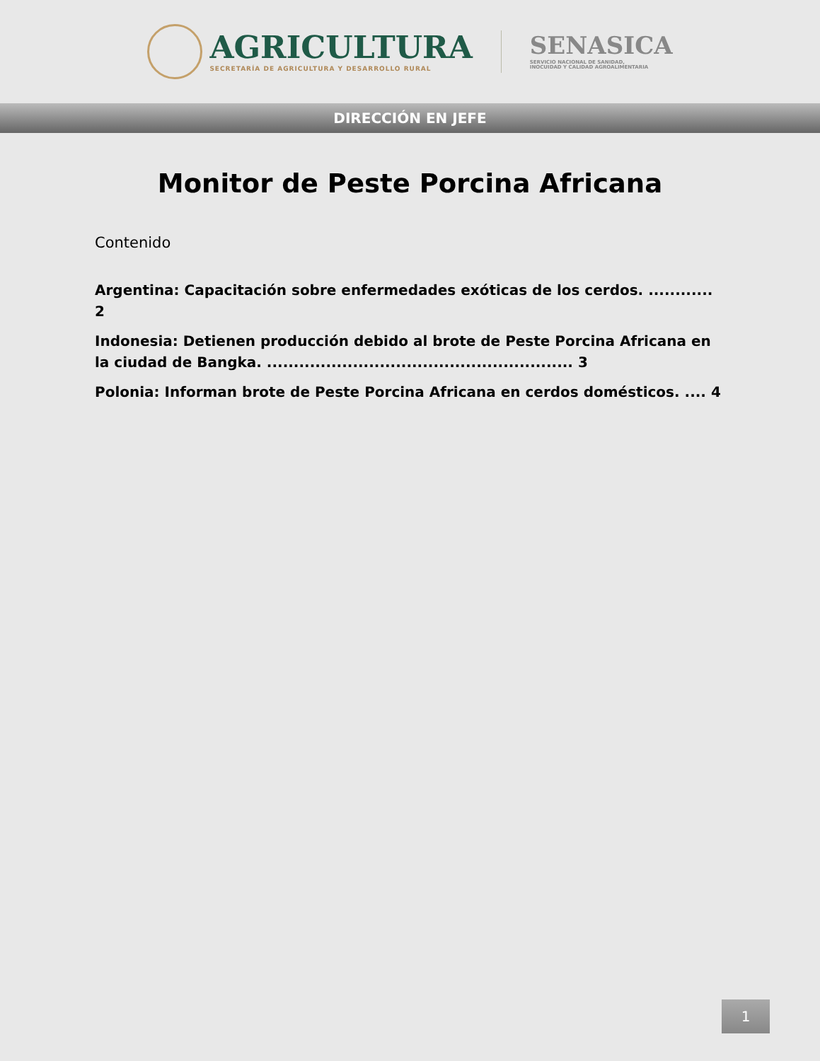AGRICULTURA
SECRETARÍA DE AGRICULTURA Y DESARROLLO RURAL
SENASICA
SERVICIO NACIONAL DE SANIDAD,
INOCUIDAD Y CALIDAD AGROALIMENTARIA
DIRECCIÓN EN JEFE
Monitor de Peste Porcina Africana
Contenido
Argentina: Capacitación sobre enfermedades exóticas de los cerdos. ............ 2
Indonesia: Detienen producción debido al brote de Peste Porcina Africana en la ciudad de Bangka. ......................................................... 3
Polonia: Informan brote de Peste Porcina Africana en cerdos domésticos. .... 4
1